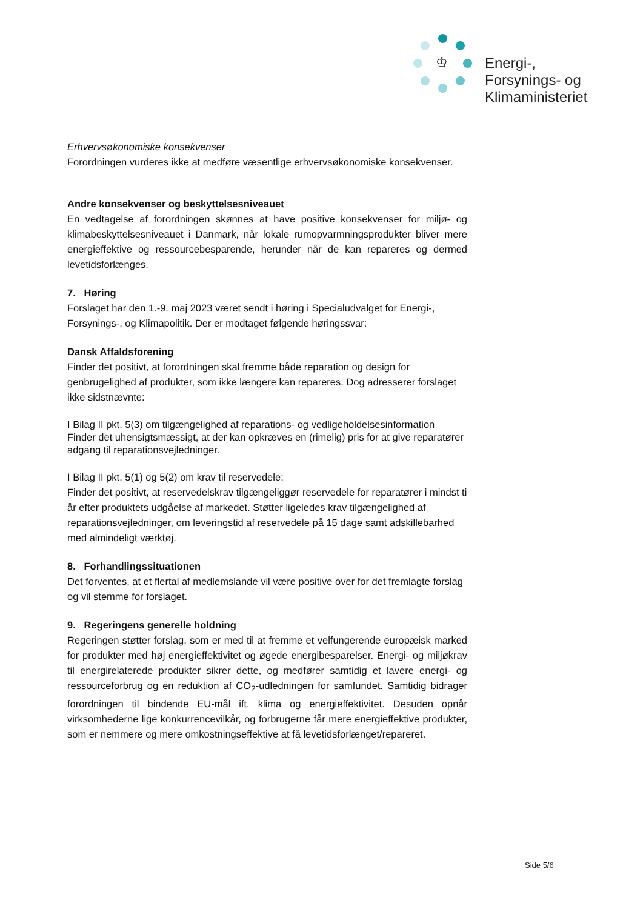♔
Energi-,
Forsynings- og
Klimaministeriet
Erhvervsøkonomiske konsekvenser
Forordningen vurderes ikke at medføre væsentlige erhvervsøkonomiske konsekvenser.
Andre konsekvenser og beskyttelsesniveauet
En vedtagelse af forordningen skønnes at have positive konsekvenser for miljø- og klimabeskyttelsesniveauet i Danmark, når lokale rumopvarmningsprodukter bliver mere energieffektive og ressourcebesparende, herunder når de kan repareres og dermed levetidsforlænges.
7. Høring
Forslaget har den 1.-9. maj 2023 været sendt i høring i Specialudvalget for Energi-, Forsynings-, og Klimapolitik. Der er modtaget følgende høringssvar:
Dansk Affaldsforening
Finder det positivt, at forordningen skal fremme både reparation og design for genbrugelighed af produkter, som ikke længere kan repareres. Dog adresserer forslaget ikke sidstnævnte:
I Bilag II pkt. 5(3) om tilgængelighed af reparations- og vedligeholdelsesinformation
Finder det uhensigtsmæssigt, at der kan opkræves en (rimelig) pris for at give reparatører adgang til reparationsvejledninger.
I Bilag II pkt. 5(1) og 5(2) om krav til reservedele:
Finder det positivt, at reservedelskrav tilgængeliggør reservedele for reparatører i mindst ti år efter produktets udgåelse af markedet. Støtter ligeledes krav tilgængelighed af reparationsvejledninger, om leveringstid af reservedele på 15 dage samt adskillebarhed med almindeligt værktøj.
8. Forhandlingssituationen
Det forventes, at et flertal af medlemslande vil være positive over for det fremlagte forslag og vil stemme for forslaget.
9. Regeringens generelle holdning
Regeringen støtter forslag, som er med til at fremme et velfungerende europæisk marked for produkter med høj energieffektivitet og øgede energibesparelser. Energi- og miljøkrav til energirelaterede produkter sikrer dette, og medfører samtidig et lavere energi- og ressourceforbrug og en reduktion af CO<sub>2</sub>-udledningen for samfundet. Samtidig bidrager forordningen til bindende EU-mål ift. klima og energieffektivitet. Desuden opnår virksomhederne lige konkurrencevilkår, og forbrugerne får mere energieffektive produkter, som er nemmere og mere omkostningseffektive at få levetidsforlænget/repareret.
Side 5/6